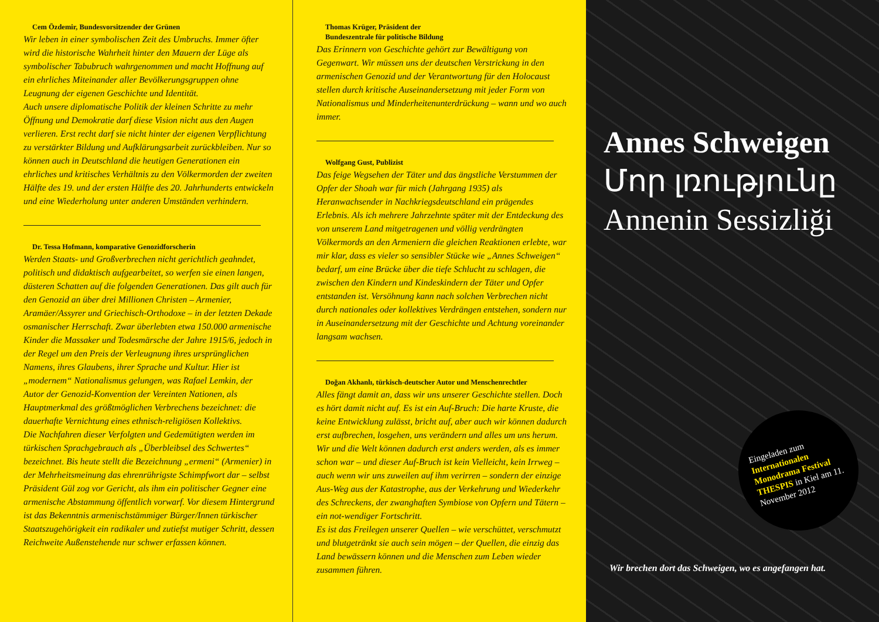Cem Özdemir, Bundesvorsitzender der Grünen
Wir leben in einer symbolischen Zeit des Umbruchs. Immer öfter wird die historische Wahrheit hinter den Mauern der Lüge als symbolischer Tabubruch wahrgenommen und macht Hoffnung auf ein ehrliches Miteinander aller Bevölkerungsgruppen ohne Leugnung der eigenen Geschichte und Identität.
Auch unsere diplomatische Politik der kleinen Schritte zu mehr Öffnung und Demokratie darf diese Vision nicht aus den Augen verlieren. Erst recht darf sie nicht hinter der eigenen Verpflichtung zu verstärkter Bildung und Aufklärungsarbeit zurückbleiben. Nur so können auch in Deutschland die heutigen Generationen ein ehrliches und kritisches Verhältnis zu den Völkermorden der zweiten Hälfte des 19. und der ersten Hälfte des 20. Jahrhunderts entwickeln und eine Wiederholung unter anderen Umständen verhindern.
Dr. Tessa Hofmann, komparative Genozidforscherin
Werden Staats- und Großverbrechen nicht gerichtlich geahndet, politisch und didaktisch aufgearbeitet, so werfen sie einen langen, düsteren Schatten auf die folgenden Generationen. Das gilt auch für den Genozid an über drei Millionen Christen – Armenier, Aramäer/Assyrer und Griechisch-Orthodoxe – in der letzten Dekade osmanischer Herrschaft. Zwar überlebten etwa 150.000 armenische Kinder die Massaker und Todesmärsche der Jahre 1915/6, jedoch in der Regel um den Preis der Verleugnung ihres ursprünglichen Namens, ihres Glaubens, ihrer Sprache und Kultur. Hier ist „modernem“ Nationalismus gelungen, was Rafael Lemkin, der Autor der Genozid-Konvention der Vereinten Nationen, als Hauptmerkmal des größtmöglichen Verbrechens bezeichnet: die dauerhafte Vernichtung eines ethnisch-religiösen Kollektivs.
Die Nachfahren dieser Verfolgten und Gedemütigten werden im türkischen Sprachgebrauch als „Überbleibsel des Schwertes“ bezeichnet. Bis heute stellt die Bezeichnung „ermeni“ (Armenier) in der Mehrheitsmeinung das ehrenrührigste Schimpfwort dar – selbst Präsident Gül zog vor Gericht, als ihm ein politischer Gegner eine armenische Abstammung öffentlich vorwarf. Vor diesem Hintergrund ist das Bekenntnis armenischstämmiger Bürger/Innen türkischer Staatszugehörigkeit ein radikaler und zutiefst mutiger Schritt, dessen Reichweite Außenstehende nur schwer erfassen können.
Thomas Krüger, Präsident der
Bundeszentrale für politische Bildung
Das Erinnern von Geschichte gehört zur Bewältigung von Gegenwart. Wir müssen uns der deutschen Verstrickung in den armenischen Genozid und der Verantwortung für den Holocaust stellen durch kritische Auseinandersetzung mit jeder Form von Nationalismus und Minderheitenunterdrückung – wann und wo auch immer.
Wolfgang Gust, Publizist
Das feige Wegsehen der Täter und das ängstliche Verstummen der Opfer der Shoah war für mich (Jahrgang 1935) als Heranwachsender in Nachkriegsdeutschland ein prägendes Erlebnis. Als ich mehrere Jahrzehnte später mit der Entdeckung des von unserem Land mitgetragenen und völlig verdrängten Völkermords an den Armeniern die gleichen Reaktionen erlebte, war mir klar, dass es vieler so sensibler Stücke wie „Annes Schweigen“ bedarf, um eine Brücke über die tiefe Schlucht zu schlagen, die zwischen den Kindern und Kindeskindern der Täter und Opfer entstanden ist. Versöhnung kann nach solchen Verbrechen nicht durch nationales oder kollektives Verdrängen entstehen, sondern nur in Auseinandersetzung mit der Geschichte und Achtung voreinander langsam wachsen.
Doğan Akhanlı, türkisch-deutscher Autor und Menschenrechtler
Alles fängt damit an, dass wir uns unserer Geschichte stellen. Doch es hört damit nicht auf. Es ist ein Auf-Bruch: Die harte Kruste, die keine Entwicklung zulässt, bricht auf, aber auch wir können dadurch erst aufbrechen, losgehen, uns verändern und alles um uns herum. Wir und die Welt können dadurch erst anders werden, als es immer schon war – und dieser Auf-Bruch ist kein Vielleicht, kein Irrweg – auch wenn wir uns zuweilen auf ihm verirren – sondern der einzige Aus-Weg aus der Katastrophe, aus der Verkehrung und Wiederkehr des Schreckens, der zwanghaften Symbiose von Opfern und Tätern – ein not-wendiger Fortschritt.
Es ist das Freilegen unserer Quellen – wie verschüttet, verschmutzt und blutgetränkt sie auch sein mögen – der Quellen, die einzig das Land bewässern können und die Menschen zum Leben wieder zusammen führen.
Annes Schweigen
Մոր լռությունը
Annenin Sessizliği
Eingeladen zum Internationalen Monodrama Festival THESPIS in Kiel am 11. November 2012
Wir brechen dort das Schweigen, wo es angefangen hat.